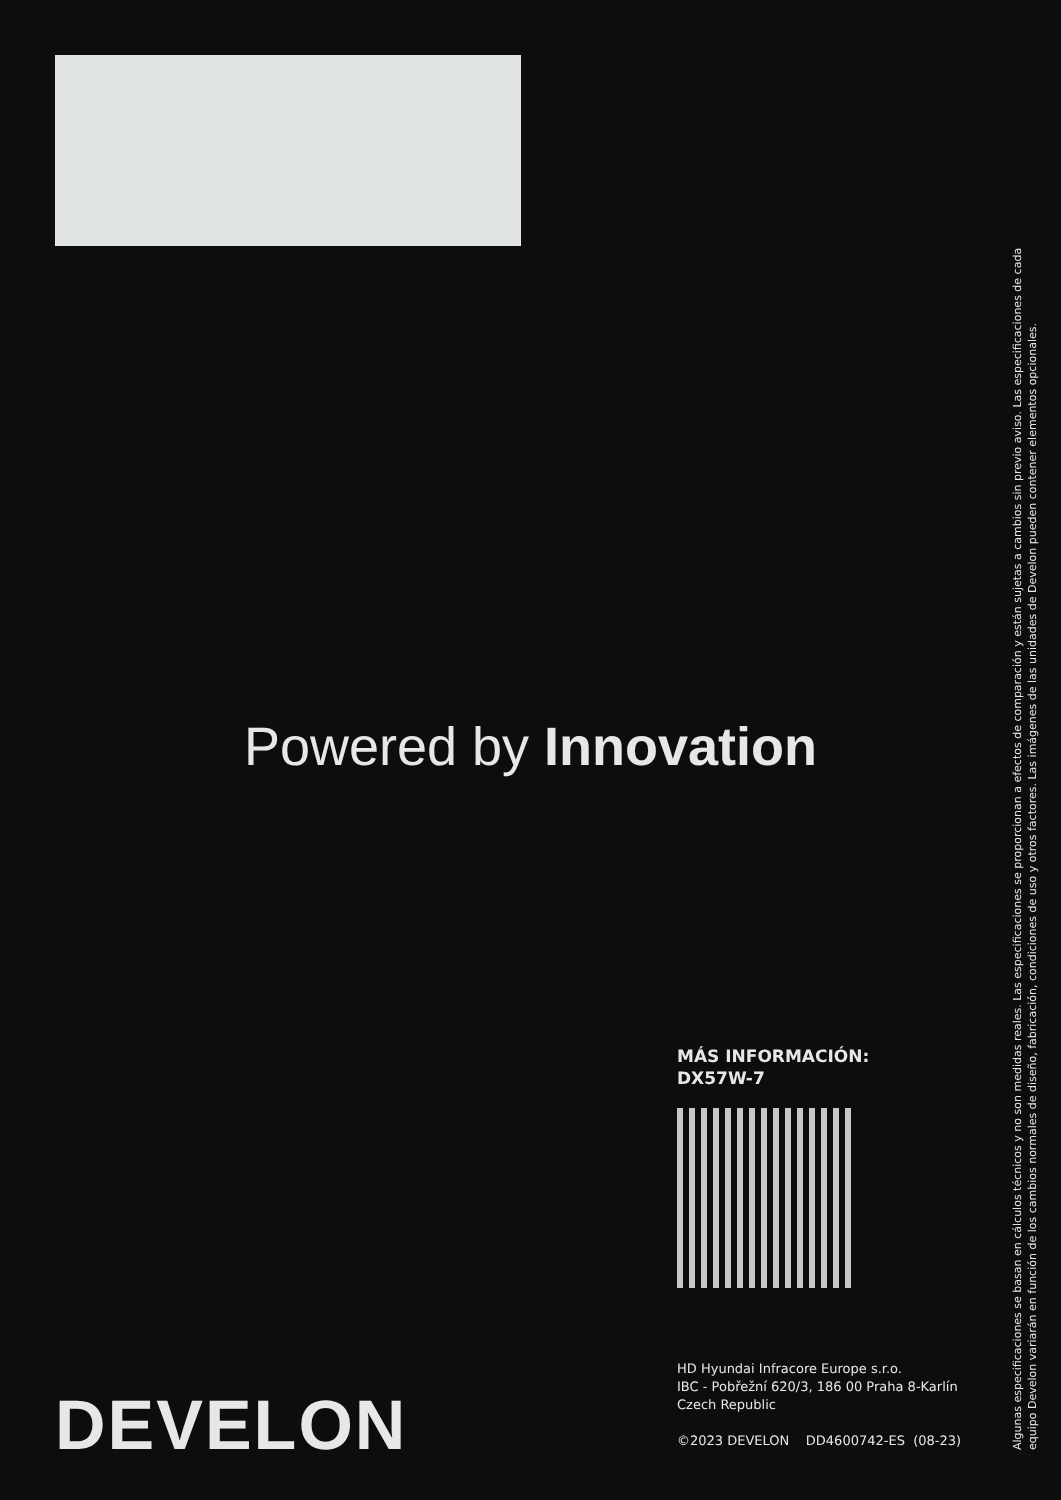Powered by Innovation
MÁS INFORMACIÓN:
DX57W-7
HD Hyundai Infracore Europe s.r.o.
IBC - Pobřežní 620/3, 186 00 Praha 8-Karlín
Czech Republic
©2023 DEVELON DD4600742-ES (08-23)
DEVELON
Algunas especificaciones se basan en cálculos técnicos y no son medidas reales. Las especificaciones se proporcionan a efectos de comparación y están sujetas a cambios sin previo aviso. Las especificaciones de cada equipo Develon variarán en función de los cambios normales de diseño, fabricación, condiciones de uso y otros factores. Las imágenes de las unidades de Develon pueden contener elementos opcionales.